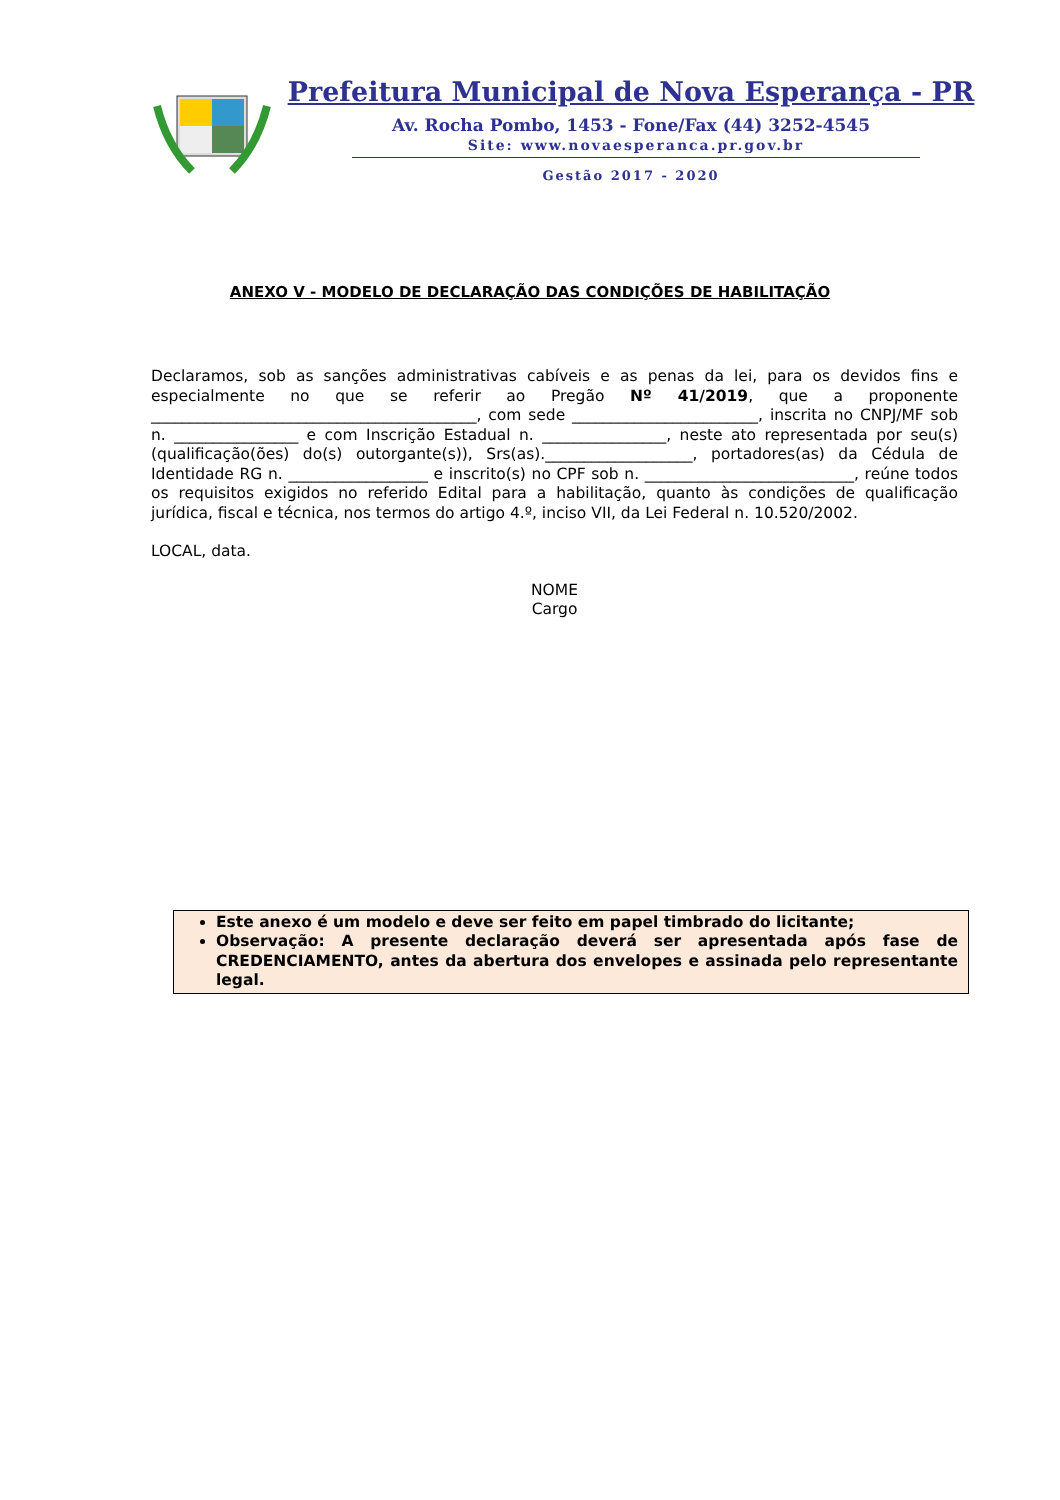Prefeitura Municipal de Nova Esperança - PR
Av. Rocha Pombo, 1453 - Fone/Fax (44) 3252-4545
Site: www.novaesperanca.pr.gov.br
Gestão 2017 - 2020
ANEXO V - MODELO DE DECLARAÇÃO DAS CONDIÇÕES DE HABILITAÇÃO
Declaramos, sob as sanções administrativas cabíveis e as penas da lei, para os devidos fins e especialmente no que se referir ao Pregão Nº 41/2019, que a proponente __________________________________________, com sede ________________________, inscrita no CNPJ/MF sob n. ________________ e com Inscrição Estadual n. ________________, neste ato representada por seu(s) (qualificação(ões) do(s) outorgante(s)), Srs(as).___________________, portadores(as) da Cédula de Identidade RG n. __________________ e inscrito(s) no CPF sob n. ___________________________, reúne todos os requisitos exigidos no referido Edital para a habilitação, quanto às condições de qualificação jurídica, fiscal e técnica, nos termos do artigo 4.º, inciso VII, da Lei Federal n. 10.520/2002.
LOCAL, data.
NOME
Cargo
Este anexo é um modelo e deve ser feito em papel timbrado do licitante;
Observação: A presente declaração deverá ser apresentada após fase de CREDENCIAMENTO, antes da abertura dos envelopes e assinada pelo representante legal.